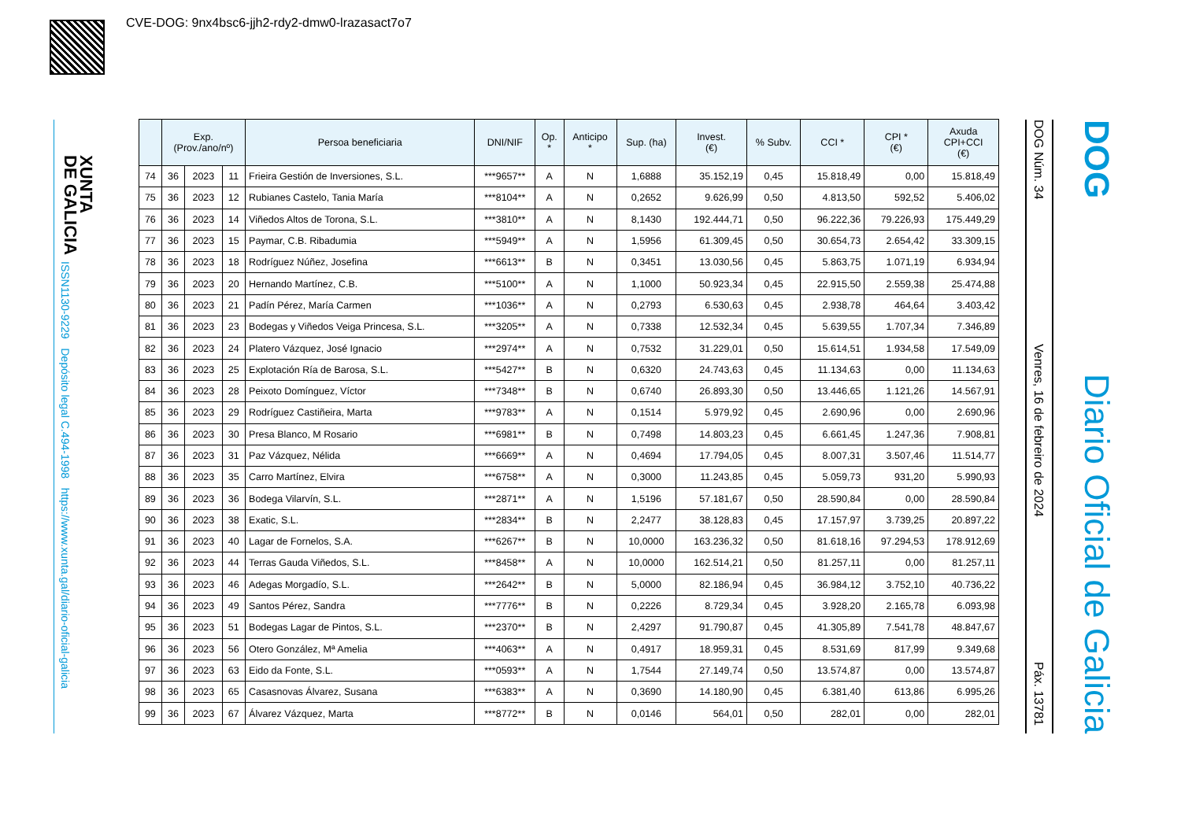CVE-DOG: 9nx4bsc6-jjh2-rdy2-dmw0-lrazasact7o7
XUNTA
DE GALICIA
ISSN1130-9229 Depósito legal C.494-1998 https://www.xunta.gal/diario-oficial-galicia
DOG Núm. 34 Venres, 16 de febreiro de 2024 Páx. 13781
DOG Diario Oficial de Galicia
| | Exp. (Prov./ano/nº) | | | Persoa beneficiaria | DNI/NIF | Op. * | Anticipo * | Sup. (ha) | Invest. (€) | % Subv. | CCI * | CPI * (€) | Axuda CPI+CCI (€) |
| --- | --- | --- | --- | --- | --- | --- | --- | --- | --- | --- | --- | --- | --- |
| 74 | 36 | 2023 | 11 | Frieira Gestión de Inversiones, S.L. | ***9657** | A | N | 1,6888 | 35.152,19 | 0,45 | 15.818,49 | 0,00 | 15.818,49 |
| 75 | 36 | 2023 | 12 | Rubianes Castelo, Tania María | ***8104** | A | N | 0,2652 | 9.626,99 | 0,50 | 4.813,50 | 592,52 | 5.406,02 |
| 76 | 36 | 2023 | 14 | Viñedos Altos de Torona, S.L. | ***3810** | A | N | 8,1430 | 192.444,71 | 0,50 | 96.222,36 | 79.226,93 | 175.449,29 |
| 77 | 36 | 2023 | 15 | Paymar, C.B. Ribadumia | ***5949** | A | N | 1,5956 | 61.309,45 | 0,50 | 30.654,73 | 2.654,42 | 33.309,15 |
| 78 | 36 | 2023 | 18 | Rodríguez Núñez, Josefina | ***6613** | B | N | 0,3451 | 13.030,56 | 0,45 | 5.863,75 | 1.071,19 | 6.934,94 |
| 79 | 36 | 2023 | 20 | Hernando Martínez, C.B. | ***5100** | A | N | 1,1000 | 50.923,34 | 0,45 | 22.915,50 | 2.559,38 | 25.474,88 |
| 80 | 36 | 2023 | 21 | Padín Pérez, María Carmen | ***1036** | A | N | 0,2793 | 6.530,63 | 0,45 | 2.938,78 | 464,64 | 3.403,42 |
| 81 | 36 | 2023 | 23 | Bodegas y Viñedos Veiga Princesa, S.L. | ***3205** | A | N | 0,7338 | 12.532,34 | 0,45 | 5.639,55 | 1.707,34 | 7.346,89 |
| 82 | 36 | 2023 | 24 | Platero Vázquez, José Ignacio | ***2974** | A | N | 0,7532 | 31.229,01 | 0,50 | 15.614,51 | 1.934,58 | 17.549,09 |
| 83 | 36 | 2023 | 25 | Explotación Ría de Barosa, S.L. | ***5427** | B | N | 0,6320 | 24.743,63 | 0,45 | 11.134,63 | 0,00 | 11.134,63 |
| 84 | 36 | 2023 | 28 | Peixoto Domínguez, Víctor | ***7348** | B | N | 0,6740 | 26.893,30 | 0,50 | 13.446,65 | 1.121,26 | 14.567,91 |
| 85 | 36 | 2023 | 29 | Rodríguez Castiñeira, Marta | ***9783** | A | N | 0,1514 | 5.979,92 | 0,45 | 2.690,96 | 0,00 | 2.690,96 |
| 86 | 36 | 2023 | 30 | Presa Blanco, M Rosario | ***6981** | B | N | 0,7498 | 14.803,23 | 0,45 | 6.661,45 | 1.247,36 | 7.908,81 |
| 87 | 36 | 2023 | 31 | Paz Vázquez, Nélida | ***6669** | A | N | 0,4694 | 17.794,05 | 0,45 | 8.007,31 | 3.507,46 | 11.514,77 |
| 88 | 36 | 2023 | 35 | Carro Martínez, Elvira | ***6758** | A | N | 0,3000 | 11.243,85 | 0,45 | 5.059,73 | 931,20 | 5.990,93 |
| 89 | 36 | 2023 | 36 | Bodega Vilarvín, S.L. | ***2871** | A | N | 1,5196 | 57.181,67 | 0,50 | 28.590,84 | 0,00 | 28.590,84 |
| 90 | 36 | 2023 | 38 | Exatic, S.L. | ***2834** | B | N | 2,2477 | 38.128,83 | 0,45 | 17.157,97 | 3.739,25 | 20.897,22 |
| 91 | 36 | 2023 | 40 | Lagar de Fornelos, S.A. | ***6267** | B | N | 10,0000 | 163.236,32 | 0,50 | 81.618,16 | 97.294,53 | 178.912,69 |
| 92 | 36 | 2023 | 44 | Terras Gauda Viñedos, S.L. | ***8458** | A | N | 10,0000 | 162.514,21 | 0,50 | 81.257,11 | 0,00 | 81.257,11 |
| 93 | 36 | 2023 | 46 | Adegas Morgadío, S.L. | ***2642** | B | N | 5,0000 | 82.186,94 | 0,45 | 36.984,12 | 3.752,10 | 40.736,22 |
| 94 | 36 | 2023 | 49 | Santos Pérez, Sandra | ***7776** | B | N | 0,2226 | 8.729,34 | 0,45 | 3.928,20 | 2.165,78 | 6.093,98 |
| 95 | 36 | 2023 | 51 | Bodegas Lagar de Pintos, S.L. | ***2370** | B | N | 2,4297 | 91.790,87 | 0,45 | 41.305,89 | 7.541,78 | 48.847,67 |
| 96 | 36 | 2023 | 56 | Otero González, Mª Amelia | ***4063** | A | N | 0,4917 | 18.959,31 | 0,45 | 8.531,69 | 817,99 | 9.349,68 |
| 97 | 36 | 2023 | 63 | Eido da Fonte, S.L. | ***0593** | A | N | 1,7544 | 27.149,74 | 0,50 | 13.574,87 | 0,00 | 13.574,87 |
| 98 | 36 | 2023 | 65 | Casasnovas Álvarez, Susana | ***6383** | A | N | 0,3690 | 14.180,90 | 0,45 | 6.381,40 | 613,86 | 6.995,26 |
| 99 | 36 | 2023 | 67 | Álvarez Vázquez, Marta | ***8772** | B | N | 0,0146 | 564,01 | 0,50 | 282,01 | 0,00 | 282,01 |